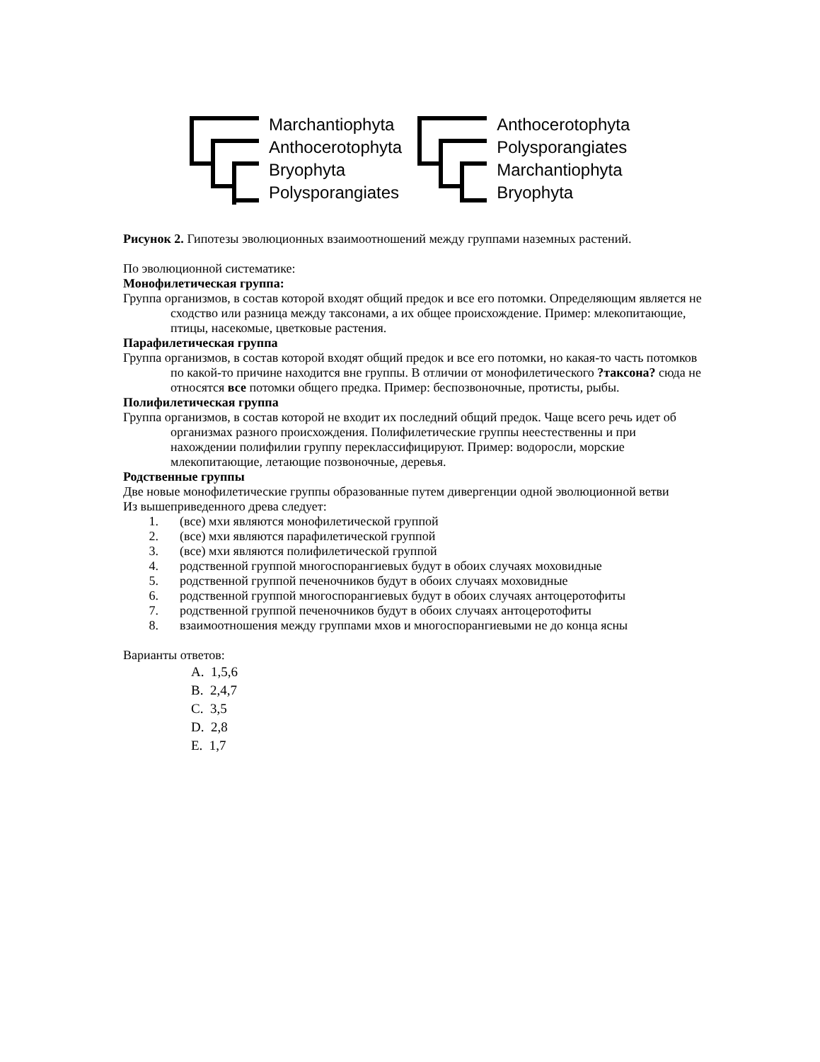Marchantiophyta
Anthocerotophyta
Bryophyta
Polysporangiates
Anthocerotophyta
Polysporangiates
Marchantiophyta
Bryophyta
Рисунок 2. Гипотезы эволюционных взаимоотношений между группами наземных растений.
По эволюционной систематике:
Монофилетическая группа:
Группа организмов, в состав которой входят общий предок и все его потомки. Определяющим является не сходство или разница между таксонами, а их общее происхождение. Пример: млекопитающие, птицы, насекомые, цветковые растения.
Парафилетическая группа
Группа организмов, в состав которой входят общий предок и все его потомки, но какая-то часть потомков по какой-то причине находится вне группы. В отличии от монофилетического ?таксона? сюда не относятся все потомки общего предка. Пример: беспозвоночные, протисты, рыбы.
Полифилетическая группа
Группа организмов, в состав которой не входит их последний общий предок. Чаще всего речь идет об организмах разного происхождения. Полифилетические группы неестественны и при нахождении полифилии группу переклассифицируют. Пример: водоросли, морские млекопитающие, летающие позвоночные, деревья.
Родственные группы
Две новые монофилетические группы образованные путем дивергенции одной эволюционной ветви
Из вышеприведенного древа следует:
1. (все) мхи являются монофилетической группой
2. (все) мхи являются парафилетической группой
3. (все) мхи являются полифилетической группой
4. родственной группой многоспорангиевых будут в обоих случаях моховидные
5. родственной группой печеночников будут в обоих случаях моховидные
6. родственной группой многоспорангиевых будут в обоих случаях антоцеротофиты
7. родственной группой печеночников будут в обоих случаях антоцеротофиты
8. взаимоотношения между группами мхов и многоспорангиевыми не до конца ясны
Варианты ответов:
A. 1,5,6
B. 2,4,7
C. 3,5
D. 2,8
E. 1,7